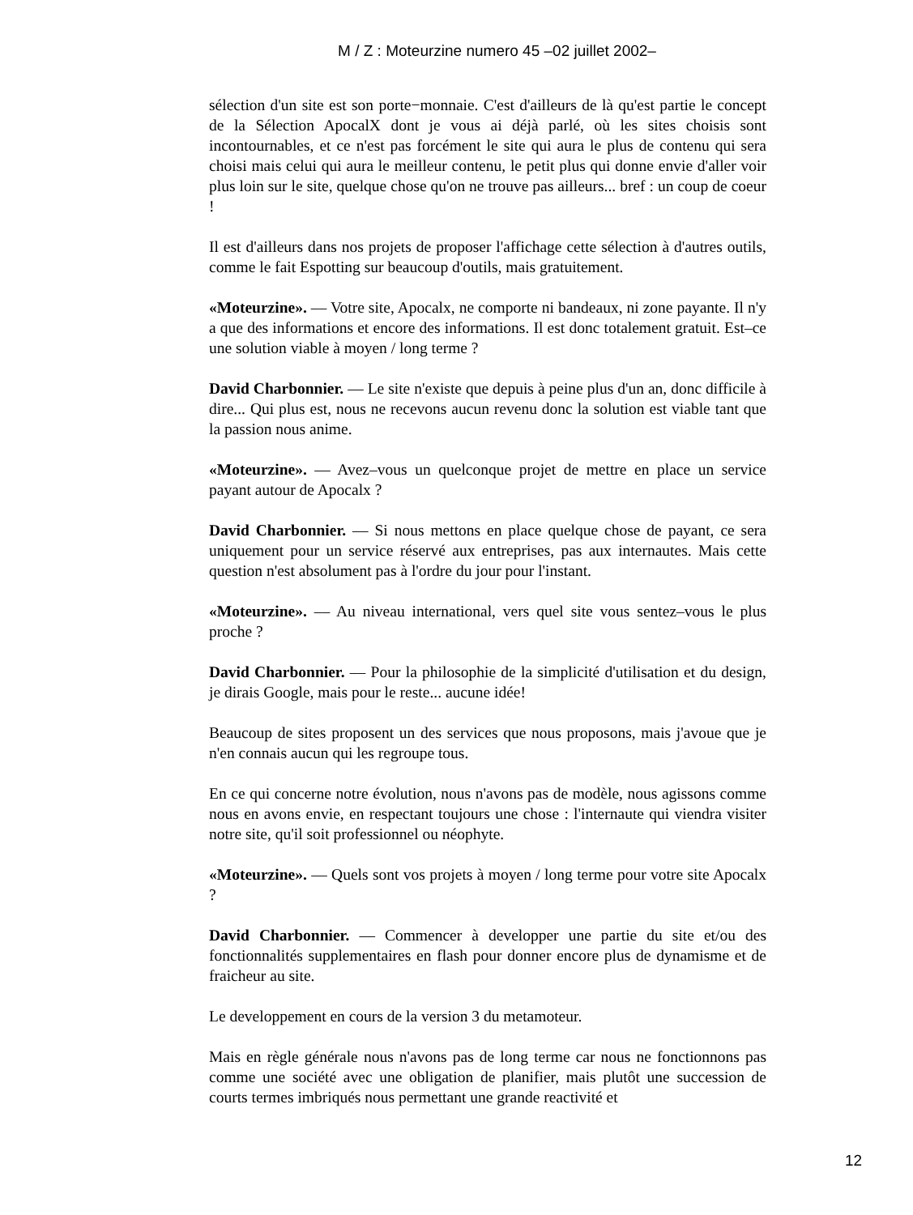M / Z : Moteurzine numero 45 –02 juillet 2002–
sélection d'un site est son porte−monnaie. C'est d'ailleurs de là qu'est partie le concept de la Sélection ApocalX dont je vous ai déjà parlé, où les sites choisis sont incontournables, et ce n'est pas forcément le site qui aura le plus de contenu qui sera choisi mais celui qui aura le meilleur contenu, le petit plus qui donne envie d'aller voir plus loin sur le site, quelque chose qu'on ne trouve pas ailleurs... bref : un coup de coeur !
Il est d'ailleurs dans nos projets de proposer l'affichage cette sélection à d'autres outils, comme le fait Espotting sur beaucoup d'outils, mais gratuitement.
«Moteurzine». –– Votre site, Apocalx, ne comporte ni bandeaux, ni zone payante. Il n'y a que des informations et encore des informations. Il est donc totalement gratuit. Est–ce une solution viable à moyen / long terme ?
David Charbonnier. –– Le site n'existe que depuis à peine plus d'un an, donc difficile à dire... Qui plus est, nous ne recevons aucun revenu donc la solution est viable tant que la passion nous anime.
«Moteurzine». –– Avez–vous un quelconque projet de mettre en place un service payant autour de Apocalx ?
David Charbonnier. –– Si nous mettons en place quelque chose de payant, ce sera uniquement pour un service réservé aux entreprises, pas aux internautes. Mais cette question n'est absolument pas à l'ordre du jour pour l'instant.
«Moteurzine». –– Au niveau international, vers quel site vous sentez–vous le plus proche ?
David Charbonnier. –– Pour la philosophie de la simplicité d'utilisation et du design, je dirais Google, mais pour le reste... aucune idée!
Beaucoup de sites proposent un des services que nous proposons, mais j'avoue que je n'en connais aucun qui les regroupe tous.
En ce qui concerne notre évolution, nous n'avons pas de modèle, nous agissons comme nous en avons envie, en respectant toujours une chose : l'internaute qui viendra visiter notre site, qu'il soit professionnel ou néophyte.
«Moteurzine». –– Quels sont vos projets à moyen / long terme pour votre site Apocalx ?
David Charbonnier. –– Commencer à developper une partie du site et/ou des fonctionnalités supplementaires en flash pour donner encore plus de dynamisme et de fraicheur au site.
Le developpement en cours de la version 3 du metamoteur.
Mais en règle générale nous n'avons pas de long terme car nous ne fonctionnons pas comme une société avec une obligation de planifier, mais plutôt une succession de courts termes imbriqués nous permettant une grande reactivité et
12